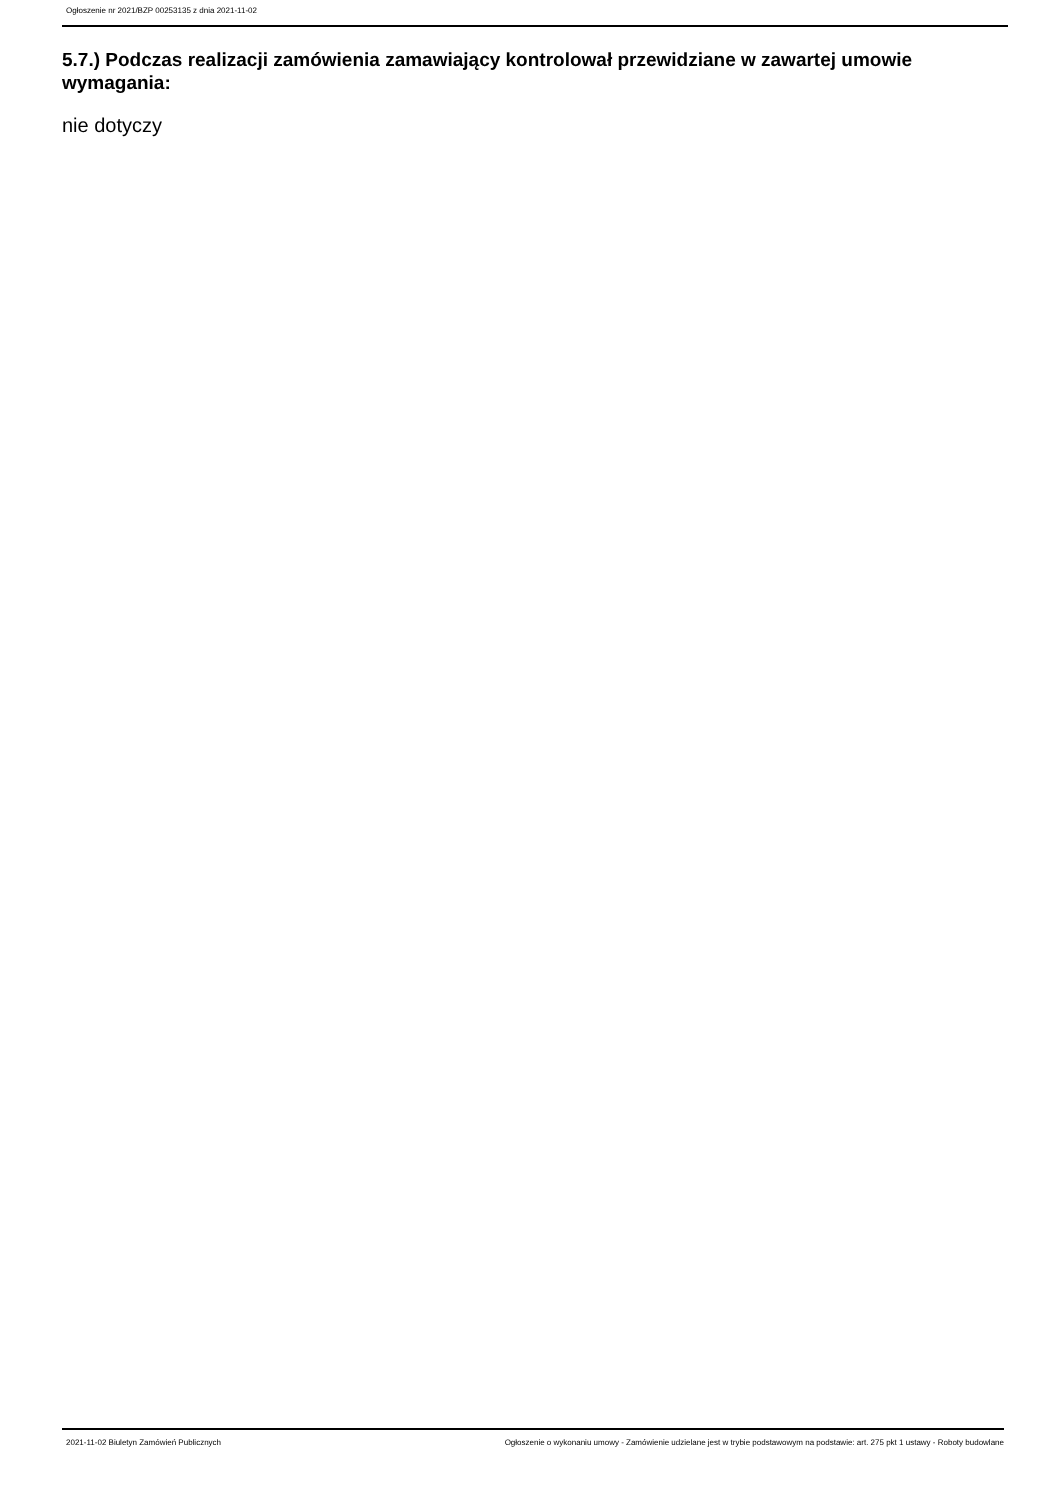Ogłoszenie nr 2021/BZP 00253135 z dnia 2021-11-02
5.7.) Podczas realizacji zamówienia zamawiający kontrolował przewidziane w zawartej umowie wymagania:
nie dotyczy
2021-11-02 Biuletyn Zamówień Publicznych Ogłoszenie o wykonaniu umowy - Zamówienie udzielane jest w trybie podstawowym na podstawie: art. 275 pkt 1 ustawy - Roboty budowlane